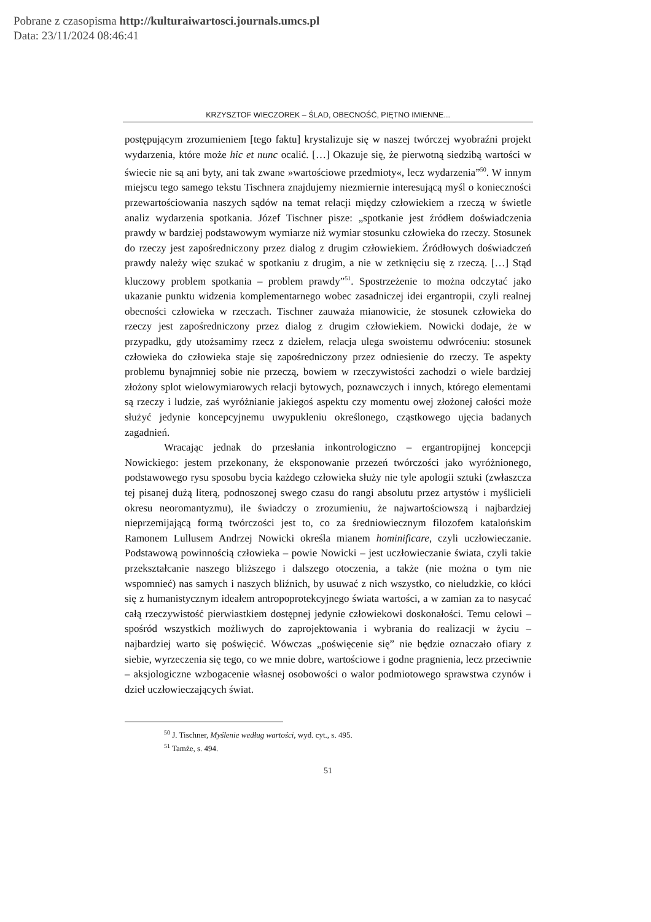Pobrane z czasopisma http://kulturaiwartosci.journals.umcs.pl
Data: 23/11/2024 08:46:41
KRZYSZTOF WIECZOREK – ŚLAD, OBECNOŚĆ, PIĘTNO IMIENNE...
postępującym zrozumieniem [tego faktu] krystalizuje się w naszej twórczej wyobraźni projekt wydarzenia, które może hic et nunc ocalić. […] Okazuje się, że pierwotną siedzibą wartości w świecie nie są ani byty, ani tak zwane »wartościowe przedmioty«, lecz wydarzenia”<sup>50</sup>. W innym miejscu tego samego tekstu Tischnera znajdujemy niezmiernie interesującą myśl o konieczności przewartościowania naszych sądów na temat relacji między człowiekiem a rzeczą w świetle analiz wydarzenia spotkania. Józef Tischner pisze: „spotkanie jest źródłem doświadczenia prawdy w bardziej podstawowym wymiarze niż wymiar stosunku człowieka do rzeczy. Stosunek do rzeczy jest zapośredniczony przez dialog z drugim człowiekiem. Źródłowych doświadczeń prawdy należy więc szukać w spotkaniu z drugim, a nie w zetknięciu się z rzeczą. […] Stąd kluczowy problem spotkania – problem prawdy”<sup>51</sup>. Spostrzeżenie to można odczytać jako ukazanie punktu widzenia komplementarnego wobec zasadniczej idei ergantropii, czyli realnej obecności człowieka w rzeczach. Tischner zauważa mianowicie, że stosunek człowieka do rzeczy jest zapośredniczony przez dialog z drugim człowiekiem. Nowicki dodaje, że w przypadku, gdy utożsamimy rzecz z dziełem, relacja ulega swoistemu odwróceniu: stosunek człowieka do człowieka staje się zapośredniczony przez odniesienie do rzeczy. Te aspekty problemu bynajmniej sobie nie przeczą, bowiem w rzeczywistości zachodzi o wiele bardziej złożony splot wielowymiarowych relacji bytowych, poznawczych i innych, którego elementami są rzeczy i ludzie, zaś wyróżnianie jakiegoś aspektu czy momentu owej złożonej całości może służyć jedynie koncepcyjnemu uwypukleniu określonego, cząstkowego ujęcia badanych zagadnień.
Wracając jednak do przesłania inkontrologiczno – ergantropijnej koncepcji Nowickiego: jestem przekonany, że eksponowanie przezeń twórczości jako wyróżnionego, podstawowego rysu sposobu bycia każdego człowieka służy nie tyle apologii sztuki (zwłaszcza tej pisanej dużą literą, podnoszonej swego czasu do rangi absolutu przez artystów i myślicieli okresu neoromantyzmu), ile świadczy o zrozumieniu, że najwartościowszą i najbardziej nieprzemijającą formą twórczości jest to, co za średniowiecznym filozofem katalońskim Ramonem Lullusem Andrzej Nowicki określa mianem hominificare, czyli uczłowieczanie. Podstawową powinnością człowieka – powie Nowicki – jest uczłowieczanie świata, czyli takie przekształcanie naszego bliższego i dalszego otoczenia, a także (nie można o tym nie wspomnieć) nas samych i naszych bliźnich, by usuwać z nich wszystko, co nieludzkie, co kłóci się z humanistycznym ideałem antropoprotekcyjnego świata wartości, a w zamian za to nasycać całą rzeczywistość pierwiastkiem dostępnej jedynie człowiekowi doskonałości. Temu celowi – spośród wszystkich możliwych do zaprojektowania i wybrania do realizacji w życiu – najbardziej warto się poświęcić. Wówczas „poświęcenie się” nie będzie oznaczało ofiary z siebie, wyrzeczenia się tego, co we mnie dobre, wartościowe i godne pragnienia, lecz przeciwnie – aksjologiczne wzbogacenie własnej osobowości o walor podmiotowego sprawstwa czynów i dzieł uczłowieczających świat.
<sup>50</sup> J. Tischner, Myślenie według wartości, wyd. cyt., s. 495.
<sup>51</sup> Tamże, s. 494.
51